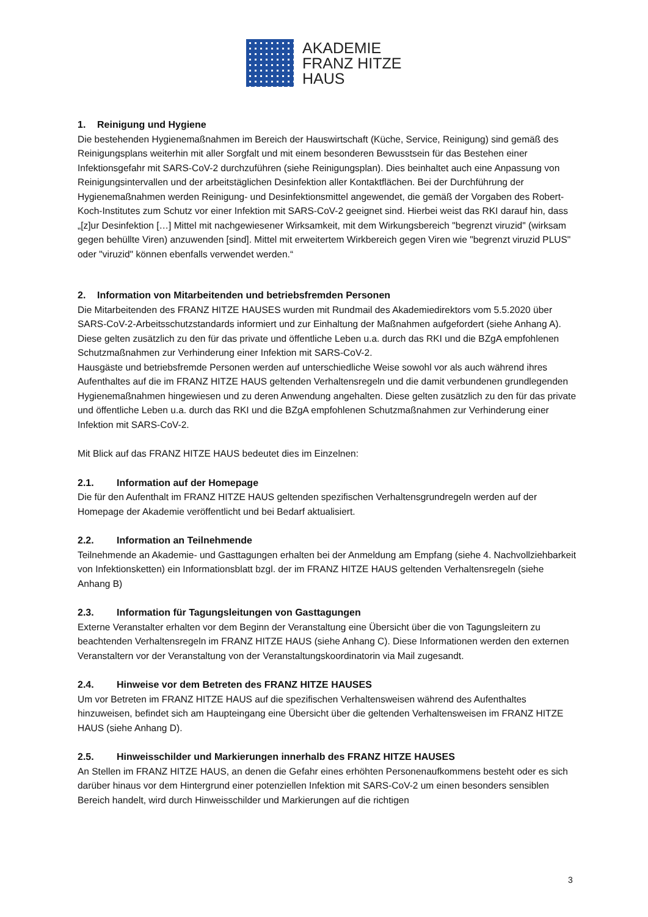AKADEMIE
FRANZ HITZE
HAUS
1. Reinigung und Hygiene
Die bestehenden Hygienemaßnahmen im Bereich der Hauswirtschaft (Küche, Service, Reinigung) sind gemäß des Reinigungsplans weiterhin mit aller Sorgfalt und mit einem besonderen Bewusstsein für das Bestehen einer Infektionsgefahr mit SARS-CoV-2 durchzuführen (siehe Reinigungsplan). Dies beinhaltet auch eine Anpassung von Reinigungsintervallen und der arbeitstäglichen Desinfektion aller Kontaktflächen. Bei der Durchführung der Hygienemaßnahmen werden Reinigung- und Desinfektionsmittel angewendet, die gemäß der Vorgaben des Robert-Koch-Institutes zum Schutz vor einer Infektion mit SARS-CoV-2 geeignet sind. Hierbei weist das RKI darauf hin, dass „[z]ur Desinfektion […] Mittel mit nachgewiesener Wirksamkeit, mit dem Wirkungsbereich "begrenzt viruzid" (wirksam gegen behüllte Viren) anzuwenden [sind]. Mittel mit erweitertem Wirkbereich gegen Viren wie "begrenzt viruzid PLUS" oder "viruzid" können ebenfalls verwendet werden.“
2. Information von Mitarbeitenden und betriebsfremden Personen
Die Mitarbeitenden des FRANZ HITZE HAUSES wurden mit Rundmail des Akademiedirektors vom 5.5.2020 über SARS-CoV-2-Arbeitsschutzstandards informiert und zur Einhaltung der Maßnahmen aufgefordert (siehe Anhang A). Diese gelten zusätzlich zu den für das private und öffentliche Leben u.a. durch das RKI und die BZgA empfohlenen Schutzmaßnahmen zur Verhinderung einer Infektion mit SARS-CoV-2.
Hausgäste und betriebsfremde Personen werden auf unterschiedliche Weise sowohl vor als auch während ihres Aufenthaltes auf die im FRANZ HITZE HAUS geltenden Verhaltensregeln und die damit verbundenen grundlegenden Hygienemaßnahmen hingewiesen und zu deren Anwendung angehalten. Diese gelten zusätzlich zu den für das private und öffentliche Leben u.a. durch das RKI und die BZgA empfohlenen Schutzmaßnahmen zur Verhinderung einer Infektion mit SARS-CoV-2.
Mit Blick auf das FRANZ HITZE HAUS bedeutet dies im Einzelnen:
2.1. Information auf der Homepage
Die für den Aufenthalt im FRANZ HITZE HAUS geltenden spezifischen Verhaltensgrundregeln werden auf der Homepage der Akademie veröffentlicht und bei Bedarf aktualisiert.
2.2. Information an Teilnehmende
Teilnehmende an Akademie- und Gasttagungen erhalten bei der Anmeldung am Empfang (siehe 4. Nachvollziehbarkeit von Infektionsketten) ein Informationsblatt bzgl. der im FRANZ HITZE HAUS geltenden Verhaltensregeln (siehe Anhang B)
2.3. Information für Tagungsleitungen von Gasttagungen
Externe Veranstalter erhalten vor dem Beginn der Veranstaltung eine Übersicht über die von Tagungsleitern zu beachtenden Verhaltensregeln im FRANZ HITZE HAUS (siehe Anhang C). Diese Informationen werden den externen Veranstaltern vor der Veranstaltung von der Veranstaltungskoordinatorin via Mail zugesandt.
2.4. Hinweise vor dem Betreten des FRANZ HITZE HAUSES
Um vor Betreten im FRANZ HITZE HAUS auf die spezifischen Verhaltensweisen während des Aufenthaltes hinzuweisen, befindet sich am Haupteingang eine Übersicht über die geltenden Verhaltensweisen im FRANZ HITZE HAUS (siehe Anhang D).
2.5. Hinweisschilder und Markierungen innerhalb des FRANZ HITZE HAUSES
An Stellen im FRANZ HITZE HAUS, an denen die Gefahr eines erhöhten Personenaufkommens besteht oder es sich darüber hinaus vor dem Hintergrund einer potenziellen Infektion mit SARS-CoV-2 um einen besonders sensiblen Bereich handelt, wird durch Hinweisschilder und Markierungen auf die richtigen
3